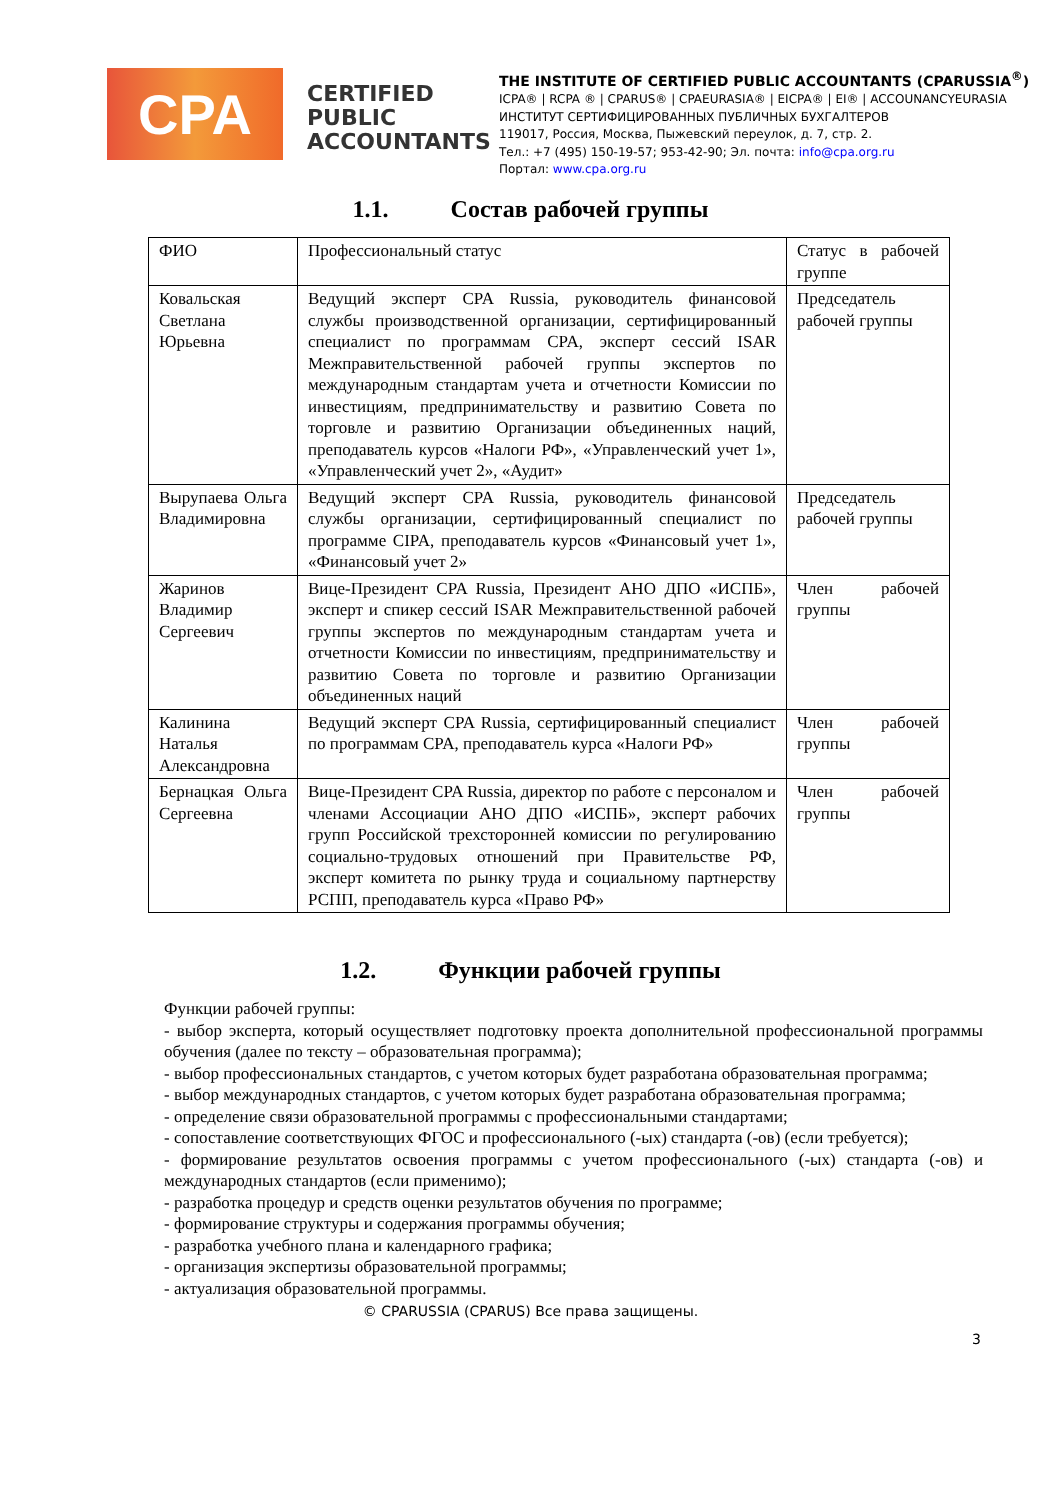CPA
CERTIFIED PUBLIC ACCOUNTANTS
THE INSTITUTE OF CERTIFIED PUBLIC ACCOUNTANTS (CPARUSSIA<sup>®</sup>)
ICPA® | RCPA ® | CPARUS® | CPAEURASIA® | EICPA® | EI® | ACCOUNANCYEURASIA
ИНСТИТУТ СЕРТИФИЦИРОВАННЫХ ПУБЛИЧНЫХ БУХГАЛТЕРОВ
119017, Россия, Москва, Пыжевский переулок, д. 7, стр. 2.
Тел.: +7 (495) 150-19-57; 953-42-90; Эл. почта: info@cpa.org.ru
Портал: www.cpa.org.ru
1.1. Состав рабочей группы
| ФИО | Профессиональный статус | Статус в рабочей группе |
| Ковальская Светлана Юрьевна | Ведущий эксперт CPA Russia, руководитель финансовой службы производственной организации, сертифицированный специалист по программам CPA, эксперт сессий ISAR Межправительственной рабочей группы экспертов по международным стандартам учета и отчетности Комиссии по инвестициям, предпринимательству и развитию Совета по торговле и развитию Организации объединенных наций, преподаватель курсов «Налоги РФ», «Управленческий учет 1», «Управленческий учет 2», «Аудит» | Председатель рабочей группы |
| Вырупаева Ольга Владимировна | Ведущий эксперт CPA Russia, руководитель финансовой службы организации, сертифицированный специалист по программе CIPA, преподаватель курсов «Финансовый учет 1», «Финансовый учет 2» | Председатель рабочей группы |
| Жаринов Владимир Сергеевич | Вице-Президент CPA Russia, Президент АНО ДПО «ИСПБ», эксперт и спикер сессий ISAR Межправительственной рабочей группы экспертов по международным стандартам учета и отчетности Комиссии по инвестициям, предпринимательству и развитию Совета по торговле и развитию Организации объединенных наций | Член рабочей группы |
| Калинина Наталья Александровна | Ведущий эксперт CPA Russia, сертифицированный специалист по программам CPA, преподаватель курса «Налоги РФ» | Член рабочей группы |
| Бернацкая Ольга Сергеевна | Вице-Президент CPA Russia, директор по работе с персоналом и членами Ассоциации АНО ДПО «ИСПБ», эксперт рабочих групп Российской трехсторонней комиссии по регулированию социально-трудовых отношений при Правительстве РФ, эксперт комитета по рынку труда и социальному партнерству РСПП, преподаватель курса «Право РФ» | Член рабочей группы |
1.2. Функции рабочей группы
Функции рабочей группы:
- выбор эксперта, который осуществляет подготовку проекта дополнительной профессиональной программы обучения (далее по тексту – образовательная программа);
- выбор профессиональных стандартов, с учетом которых будет разработана образовательная программа;
- выбор международных стандартов, с учетом которых будет разработана образовательная программа;
- определение связи образовательной программы с профессиональными стандартами;
- сопоставление соответствующих ФГОС и профессионального (-ых) стандарта (-ов) (если требуется);
- формирование результатов освоения программы с учетом профессионального (-ых) стандарта (-ов) и международных стандартов (если применимо);
- разработка процедур и средств оценки результатов обучения по программе;
- формирование структуры и содержания программы обучения;
- разработка учебного плана и календарного графика;
- организация экспертизы образовательной программы;
- актуализация образовательной программы.
© CPARUSSIA (CPARUS) Все права защищены.
3